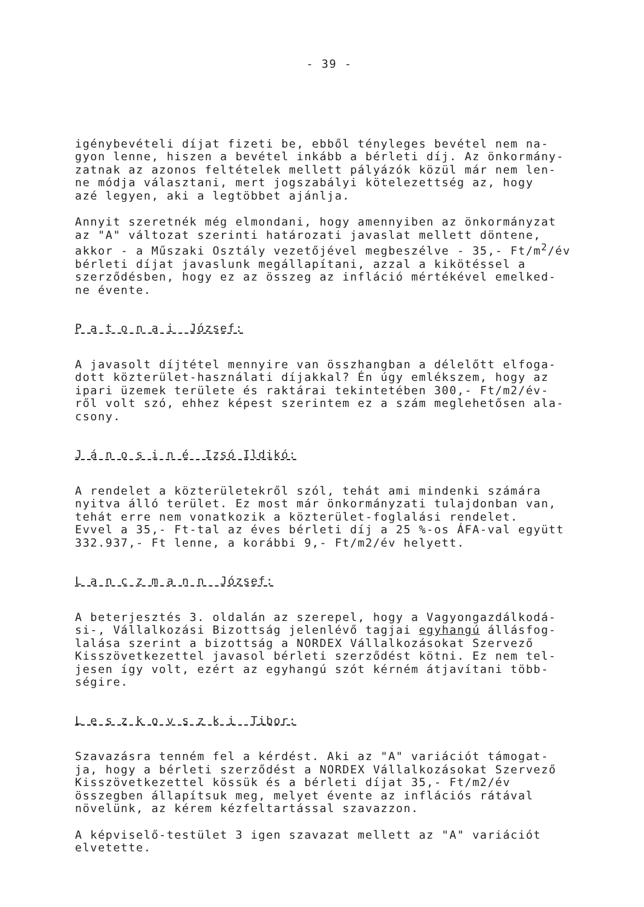- 39 -
igénybevételi díjat fizeti be, ebből tényleges bevétel nem na-
gyon lenne, hiszen a bevétel inkább a bérleti díj. Az önkormány-
zatnak az azonos feltételek mellett pályázók közül már nem len-
ne módja választani, mert jogszabályi kötelezettség az, hogy
azé legyen, aki a legtöbbet ajánlja.
Annyit szeretnék még elmondani, hogy amennyiben az önkormányzat
az "A" változat szerinti határozati javaslat mellett döntene,
akkor - a Műszaki Osztály vezetőjével megbeszélve - 35,- Ft/m<sup>2</sup>/év
bérleti díjat javaslunk megállapítani, azzal a kikötéssel a
szerződésben, hogy ez az összeg az infláció mértékével emelked-
ne évente.
P a t o n a i József:
A javasolt díjtétel mennyire van összhangban a délelőtt elfoga-
dott közterület-használati díjakkal? Én úgy emlékszem, hogy az
ipari üzemek területe és raktárai tekintetében 300,- Ft/m2/év-
ről volt szó, ehhez képest szerintem ez a szám meglehetősen ala-
csony.
J á n o s i n é Izsó Ildikó:
A rendelet a közterületekről szól, tehát ami mindenki számára
nyitva álló terület. Ez most már önkormányzati tulajdonban van,
tehát erre nem vonatkozik a közterület-foglalási rendelet.
Evvel a 35,- Ft-tal az éves bérleti díj a 25 %-os ÁFA-val együtt
332.937,- Ft lenne, a korábbi 9,- Ft/m2/év helyett.
L a n c z m a n n József:
A beterjesztés 3. oldalán az szerepel, hogy a Vagyongazdálkodá-
si-, Vállalkozási Bizottság jelenlévő tagjai egyhangú állásfog-
lalása szerint a bizottság a NORDEX Vállalkozásokat Szervező
Kisszövetkezettel javasol bérleti szerződést kötni. Ez nem tel-
jesen így volt, ezért az egyhangú szót kérném átjavítani több-
ségire.
L e s z k o v s z k i Tibor:
Szavazásra tenném fel a kérdést. Aki az "A" variációt támogat-
ja, hogy a bérleti szerződést a NORDEX Vállalkozásokat Szervező
Kisszövetkezettel kössük és a bérleti díjat 35,- Ft/m2/év
összegben állapítsuk meg, melyet évente az inflációs rátával
növelünk, az kérem kézfeltartással szavazzon.
A képviselő-testület 3 igen szavazat mellett az "A" variációt
elvetette.